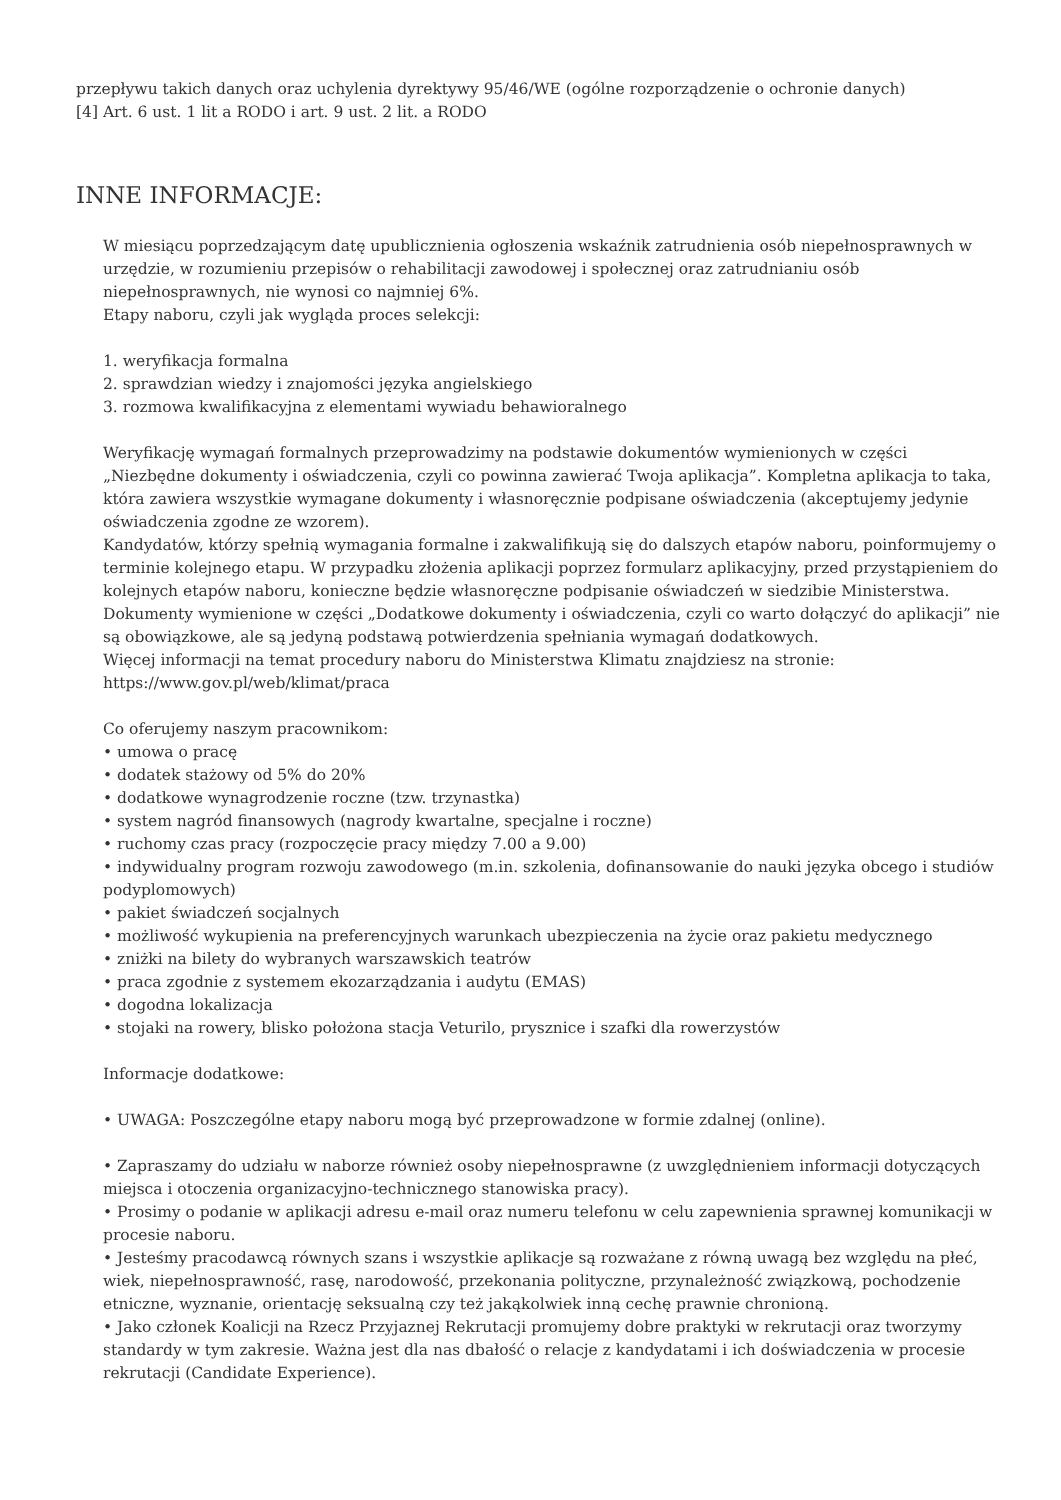przepływu takich danych oraz uchylenia dyrektywy 95/46/WE (ogólne rozporządzenie o ochronie danych)
[4] Art. 6 ust. 1 lit a RODO i art. 9 ust. 2 lit. a RODO
INNE INFORMACJE:
W miesiącu poprzedzającym datę upublicznienia ogłoszenia wskaźnik zatrudnienia osób niepełnosprawnych w urzędzie, w rozumieniu przepisów o rehabilitacji zawodowej i społecznej oraz zatrudnianiu osób niepełnosprawnych, nie wynosi co najmniej 6%.
Etapy naboru, czyli jak wygląda proces selekcji:
1. weryfikacja formalna
2. sprawdzian wiedzy i znajomości języka angielskiego
3. rozmowa kwalifikacyjna z elementami wywiadu behawioralnego
Weryfikację wymagań formalnych przeprowadzimy na podstawie dokumentów wymienionych w części „Niezbędne dokumenty i oświadczenia, czyli co powinna zawierać Twoja aplikacja”. Kompletna aplikacja to taka, która zawiera wszystkie wymagane dokumenty i własnoręcznie podpisane oświadczenia (akceptujemy jedynie oświadczenia zgodne ze wzorem).
Kandydatów, którzy spełnią wymagania formalne i zakwalifikują się do dalszych etapów naboru, poinformujemy o terminie kolejnego etapu. W przypadku złożenia aplikacji poprzez formularz aplikacyjny, przed przystąpieniem do kolejnych etapów naboru, konieczne będzie własnoręczne podpisanie oświadczeń w siedzibie Ministerstwa.
Dokumenty wymienione w części „Dodatkowe dokumenty i oświadczenia, czyli co warto dołączyć do aplikacji” nie są obowiązkowe, ale są jedyną podstawą potwierdzenia spełniania wymagań dodatkowych.
Więcej informacji na temat procedury naboru do Ministerstwa Klimatu znajdziesz na stronie: https://www.gov.pl/web/klimat/praca
Co oferujemy naszym pracownikom:
• umowa o pracę
• dodatek stażowy od 5% do 20%
• dodatkowe wynagrodzenie roczne (tzw. trzynastka)
• system nagród finansowych (nagrody kwartalne, specjalne i roczne)
• ruchomy czas pracy (rozpoczęcie pracy między 7.00 a 9.00)
• indywidualny program rozwoju zawodowego (m.in. szkolenia, dofinansowanie do nauki języka obcego i studiów podyplomowych)
• pakiet świadczeń socjalnych
• możliwość wykupienia na preferencyjnych warunkach ubezpieczenia na życie oraz pakietu medycznego
• zniżki na bilety do wybranych warszawskich teatrów
• praca zgodnie z systemem ekozarządzania i audytu (EMAS)
• dogodna lokalizacja
• stojaki na rowery, blisko położona stacja Veturilo, prysznice i szafki dla rowerzystów
Informacje dodatkowe:
• UWAGA: Poszczególne etapy naboru mogą być przeprowadzone w formie zdalnej (online).
• Zapraszamy do udziału w naborze również osoby niepełnosprawne (z uwzględnieniem informacji dotyczących miejsca i otoczenia organizacyjno-technicznego stanowiska pracy).
• Prosimy o podanie w aplikacji adresu e-mail oraz numeru telefonu w celu zapewnienia sprawnej komunikacji w procesie naboru.
• Jesteśmy pracodawcą równych szans i wszystkie aplikacje są rozważane z równą uwagą bez względu na płeć, wiek, niepełnosprawność, rasę, narodowość, przekonania polityczne, przynależność związkową, pochodzenie etniczne, wyznanie, orientację seksualną czy też jakąkolwiek inną cechę prawnie chronioną.
• Jako członek Koalicji na Rzecz Przyjaznej Rekrutacji promujemy dobre praktyki w rekrutacji oraz tworzymy standardy w tym zakresie. Ważna jest dla nas dbałość o relacje z kandydatami i ich doświadczenia w procesie rekrutacji (Candidate Experience).